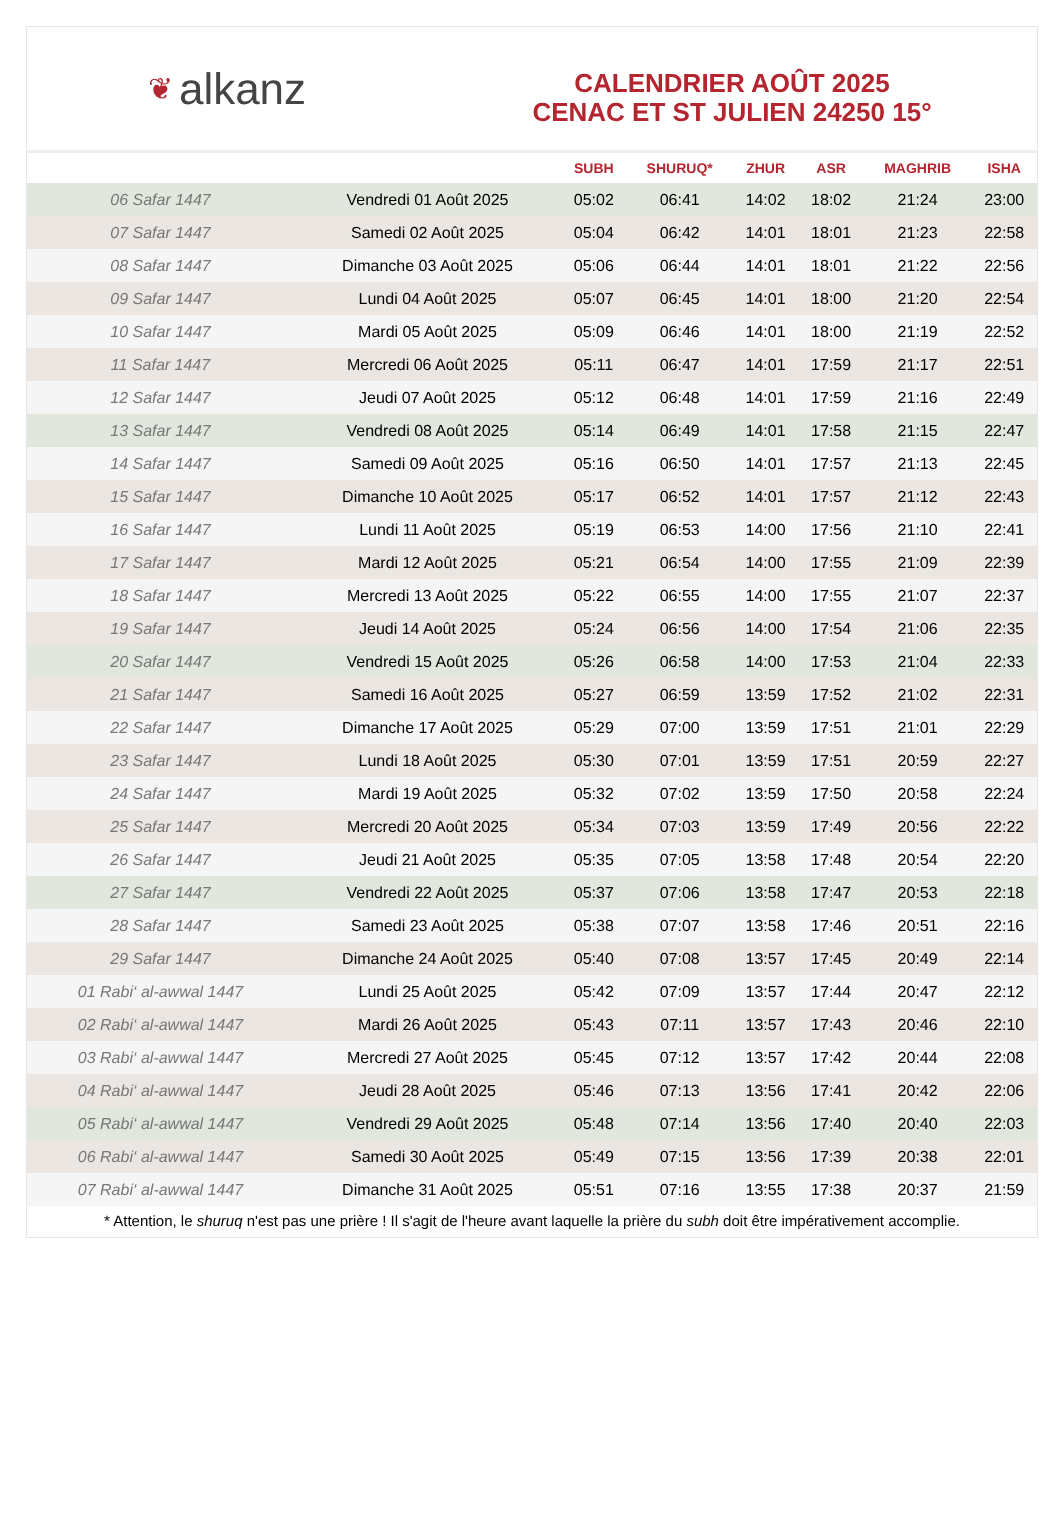❦ alkanz
CALENDRIER AOÛT 2025
CENAC ET ST JULIEN 24250 15°
| | | SUBH | SHURUQ* | ZHUR | ASR | MAGHRIB | ISHA |
| --- | --- | --- | --- | --- | --- | --- | --- |
| 06 Safar 1447 | Vendredi 01 Août 2025 | 05:02 | 06:41 | 14:02 | 18:02 | 21:24 | 23:00 |
| 07 Safar 1447 | Samedi 02 Août 2025 | 05:04 | 06:42 | 14:01 | 18:01 | 21:23 | 22:58 |
| 08 Safar 1447 | Dimanche 03 Août 2025 | 05:06 | 06:44 | 14:01 | 18:01 | 21:22 | 22:56 |
| 09 Safar 1447 | Lundi 04 Août 2025 | 05:07 | 06:45 | 14:01 | 18:00 | 21:20 | 22:54 |
| 10 Safar 1447 | Mardi 05 Août 2025 | 05:09 | 06:46 | 14:01 | 18:00 | 21:19 | 22:52 |
| 11 Safar 1447 | Mercredi 06 Août 2025 | 05:11 | 06:47 | 14:01 | 17:59 | 21:17 | 22:51 |
| 12 Safar 1447 | Jeudi 07 Août 2025 | 05:12 | 06:48 | 14:01 | 17:59 | 21:16 | 22:49 |
| 13 Safar 1447 | Vendredi 08 Août 2025 | 05:14 | 06:49 | 14:01 | 17:58 | 21:15 | 22:47 |
| 14 Safar 1447 | Samedi 09 Août 2025 | 05:16 | 06:50 | 14:01 | 17:57 | 21:13 | 22:45 |
| 15 Safar 1447 | Dimanche 10 Août 2025 | 05:17 | 06:52 | 14:01 | 17:57 | 21:12 | 22:43 |
| 16 Safar 1447 | Lundi 11 Août 2025 | 05:19 | 06:53 | 14:00 | 17:56 | 21:10 | 22:41 |
| 17 Safar 1447 | Mardi 12 Août 2025 | 05:21 | 06:54 | 14:00 | 17:55 | 21:09 | 22:39 |
| 18 Safar 1447 | Mercredi 13 Août 2025 | 05:22 | 06:55 | 14:00 | 17:55 | 21:07 | 22:37 |
| 19 Safar 1447 | Jeudi 14 Août 2025 | 05:24 | 06:56 | 14:00 | 17:54 | 21:06 | 22:35 |
| 20 Safar 1447 | Vendredi 15 Août 2025 | 05:26 | 06:58 | 14:00 | 17:53 | 21:04 | 22:33 |
| 21 Safar 1447 | Samedi 16 Août 2025 | 05:27 | 06:59 | 13:59 | 17:52 | 21:02 | 22:31 |
| 22 Safar 1447 | Dimanche 17 Août 2025 | 05:29 | 07:00 | 13:59 | 17:51 | 21:01 | 22:29 |
| 23 Safar 1447 | Lundi 18 Août 2025 | 05:30 | 07:01 | 13:59 | 17:51 | 20:59 | 22:27 |
| 24 Safar 1447 | Mardi 19 Août 2025 | 05:32 | 07:02 | 13:59 | 17:50 | 20:58 | 22:24 |
| 25 Safar 1447 | Mercredi 20 Août 2025 | 05:34 | 07:03 | 13:59 | 17:49 | 20:56 | 22:22 |
| 26 Safar 1447 | Jeudi 21 Août 2025 | 05:35 | 07:05 | 13:58 | 17:48 | 20:54 | 22:20 |
| 27 Safar 1447 | Vendredi 22 Août 2025 | 05:37 | 07:06 | 13:58 | 17:47 | 20:53 | 22:18 |
| 28 Safar 1447 | Samedi 23 Août 2025 | 05:38 | 07:07 | 13:58 | 17:46 | 20:51 | 22:16 |
| 29 Safar 1447 | Dimanche 24 Août 2025 | 05:40 | 07:08 | 13:57 | 17:45 | 20:49 | 22:14 |
| 01 Rabi‘ al-awwal 1447 | Lundi 25 Août 2025 | 05:42 | 07:09 | 13:57 | 17:44 | 20:47 | 22:12 |
| 02 Rabi‘ al-awwal 1447 | Mardi 26 Août 2025 | 05:43 | 07:11 | 13:57 | 17:43 | 20:46 | 22:10 |
| 03 Rabi‘ al-awwal 1447 | Mercredi 27 Août 2025 | 05:45 | 07:12 | 13:57 | 17:42 | 20:44 | 22:08 |
| 04 Rabi‘ al-awwal 1447 | Jeudi 28 Août 2025 | 05:46 | 07:13 | 13:56 | 17:41 | 20:42 | 22:06 |
| 05 Rabi‘ al-awwal 1447 | Vendredi 29 Août 2025 | 05:48 | 07:14 | 13:56 | 17:40 | 20:40 | 22:03 |
| 06 Rabi‘ al-awwal 1447 | Samedi 30 Août 2025 | 05:49 | 07:15 | 13:56 | 17:39 | 20:38 | 22:01 |
| 07 Rabi‘ al-awwal 1447 | Dimanche 31 Août 2025 | 05:51 | 07:16 | 13:55 | 17:38 | 20:37 | 21:59 |
* Attention, le shuruq n'est pas une prière ! Il s'agit de l'heure avant laquelle la prière du subh doit être impérativement accomplie.